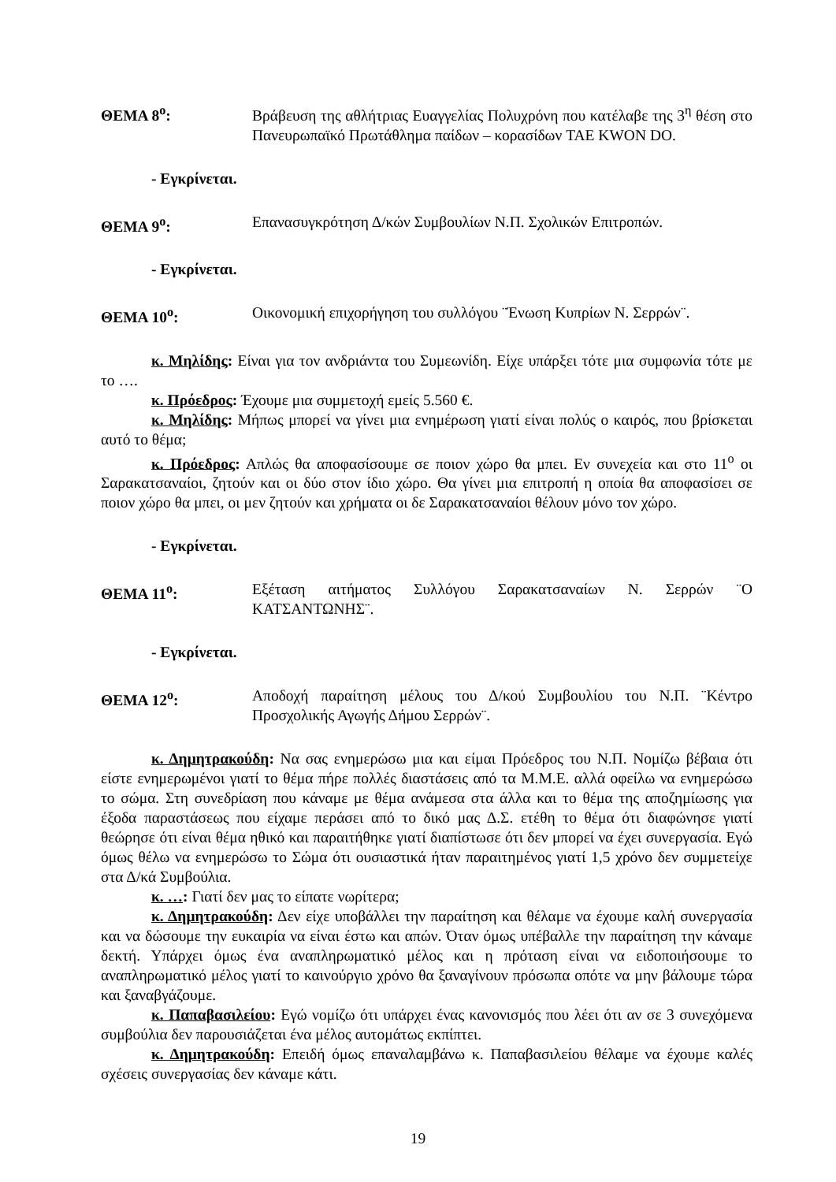ΘΕΜΑ 8<sup>ο</sup>: Βράβευση της αθλήτριας Ευαγγελίας Πολυχρόνη που κατέλαβε της 3<sup>η</sup> θέση στο Πανευρωπαϊκό Πρωτάθλημα παίδων – κορασίδων TAE KWON DO.
- Εγκρίνεται.
ΘΕΜΑ 9<sup>ο</sup>: Επανασυγκρότηση Δ/κών Συμβουλίων Ν.Π. Σχολικών Επιτροπών.
- Εγκρίνεται.
ΘΕΜΑ 10<sup>ο</sup>: Οικονομική επιχορήγηση του συλλόγου ¨Ένωση Κυπρίων Ν. Σερρών¨.
κ. Μηλίδης: Είναι για τον ανδριάντα του Συμεωνίδη. Είχε υπάρξει τότε μια συμφωνία τότε με το ….
κ. Πρόεδρος: Έχουμε μια συμμετοχή εμείς 5.560 €.
κ. Μηλίδης: Μήπως μπορεί να γίνει μια ενημέρωση γιατί είναι πολύς ο καιρός, που βρίσκεται αυτό το θέμα;
κ. Πρόεδρος: Απλώς θα αποφασίσουμε σε ποιον χώρο θα μπει. Εν συνεχεία και στο 11<sup>ο</sup> οι Σαρακατσαναίοι, ζητούν και οι δύο στον ίδιο χώρο. Θα γίνει μια επιτροπή η οποία θα αποφασίσει σε ποιον χώρο θα μπει, οι μεν ζητούν και χρήματα οι δε Σαρακατσαναίοι θέλουν μόνο τον χώρο.
- Εγκρίνεται.
ΘΕΜΑ 11<sup>ο</sup>: Εξέταση αιτήματος Συλλόγου Σαρακατσαναίων Ν. Σερρών ¨Ο ΚΑΤΣΑΝΤΩΝΗΣ¨.
- Εγκρίνεται.
ΘΕΜΑ 12<sup>ο</sup>: Αποδοχή παραίτηση μέλους του Δ/κού Συμβουλίου του Ν.Π. ¨Κέντρο Προσχολικής Αγωγής Δήμου Σερρών¨.
κ. Δημητρακούδη: Να σας ενημερώσω μια και είμαι Πρόεδρος του Ν.Π. Νομίζω βέβαια ότι είστε ενημερωμένοι γιατί το θέμα πήρε πολλές διαστάσεις από τα Μ.Μ.Ε. αλλά οφείλω να ενημερώσω το σώμα. Στη συνεδρίαση που κάναμε με θέμα ανάμεσα στα άλλα και το θέμα της αποζημίωσης για έξοδα παραστάσεως που είχαμε περάσει από το δικό μας Δ.Σ. ετέθη το θέμα ότι διαφώνησε γιατί θεώρησε ότι είναι θέμα ηθικό και παραιτήθηκε γιατί διαπίστωσε ότι δεν μπορεί να έχει συνεργασία. Εγώ όμως θέλω να ενημερώσω το Σώμα ότι ουσιαστικά ήταν παραιτημένος γιατί 1,5 χρόνο δεν συμμετείχε στα Δ/κά Συμβούλια.
κ. …: Γιατί δεν μας το είπατε νωρίτερα;
κ. Δημητρακούδη: Δεν είχε υποβάλλει την παραίτηση και θέλαμε να έχουμε καλή συνεργασία και να δώσουμε την ευκαιρία να είναι έστω και απών. Όταν όμως υπέβαλλε την παραίτηση την κάναμε δεκτή. Υπάρχει όμως ένα αναπληρωματικό μέλος και η πρόταση είναι να ειδοποιήσουμε το αναπληρωματικό μέλος γιατί το καινούργιο χρόνο θα ξαναγίνουν πρόσωπα οπότε να μην βάλουμε τώρα και ξαναβγάζουμε.
κ. Παπαβασιλείου: Εγώ νομίζω ότι υπάρχει ένας κανονισμός που λέει ότι αν σε 3 συνεχόμενα συμβούλια δεν παρουσιάζεται ένα μέλος αυτομάτως εκπίπτει.
κ. Δημητρακούδη: Επειδή όμως επαναλαμβάνω κ. Παπαβασιλείου θέλαμε να έχουμε καλές σχέσεις συνεργασίας δεν κάναμε κάτι.
19